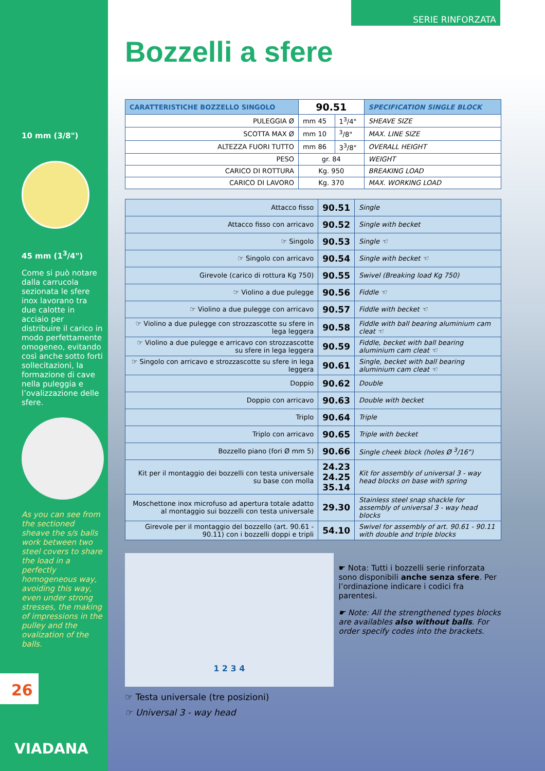10 mm (3/8")
45 mm (1<sup>3</sup>/4")
Come si può notare dalla carrucola sezionata le sfere inox lavorano tra due calotte in acciaio per distribuire il carico in modo perfettamente omogeneo, evitando così anche sotto forti sollecitazioni, la formazione di cave nella puleggia e l’ovalizzazione delle sfere.
As you can see from the sectioned sheave the s/s balls work between two steel covers to share the load in a perfectly homogeneous way, avoiding this way, even under strong stresses, the making of impressions in the pulley and the ovalization of the balls.
26
VIADANA
SERIE RINFORZATA
Bozzelli a sfere
| CARATTERISTICHE BOZZELLO SINGOLO | 90.51 | | SPECIFICATION SINGLE BLOCK |
| --- | --- | --- | --- |
| PULEGGIA Ø | mm 45 | 1<sup>3</sup>/4" | SHEAVE SIZE |
| SCOTTA MAX Ø | mm 10 | <sup>3</sup>/8" | MAX. LINE SIZE |
| ALTEZZA FUORI TUTTO | mm 86 | 3<sup>3</sup>/8" | OVERALL HEIGHT |
| PESO | gr. 84 | | WEIGHT |
| CARICO DI ROTTURA | Kg. 950 | | BREAKING LOAD |
| CARICO DI LAVORO | Kg. 370 | | MAX. WORKING LOAD |
| Attacco fisso | 90.51 | Single |
| Attacco fisso con arricavo | 90.52 | Single with becket |
| ☞ Singolo | 90.53 | Single ☜ |
| ☞ Singolo con arricavo | 90.54 | Single with becket ☜ |
| Girevole (carico di rottura Kg 750) | 90.55 | Swivel (Breaking load Kg 750) |
| ☞ Violino a due pulegge | 90.56 | Fiddle ☜ |
| ☞ Violino a due pulegge con arricavo | 90.57 | Fiddle with becket ☜ |
| ☞ Violino a due pulegge con strozzascotte su sfere in lega leggera | 90.58 | Fiddle with ball bearing aluminium cam cleat ☜ |
| ☞ Violino a due pulegge e arricavo con strozzascotte su sfere in lega leggera | 90.59 | Fiddle, becket with ball bearing aluminium cam cleat ☜ |
| ☞ Singolo con arricavo e strozzascotte su sfere in lega leggera | 90.61 | Single, becket with ball bearing aluminium cam cleat ☜ |
| Doppio | 90.62 | Double |
| Doppio con arricavo | 90.63 | Double with becket |
| Triplo | 90.64 | Triple |
| Triplo con arricavo | 90.65 | Triple with becket |
| Bozzello piano (fori Ø mm 5) | 90.66 | Single cheek block (holes Ø <sup>3</sup>/16") |
| Kit per il montaggio dei bozzelli con testa universale su base con molla | 24.23 24.25 35.14 | Kit for assembly of universal 3 - way head blocks on base with spring |
| Moschettone inox microfuso ad apertura totale adatto al montaggio sui bozzelli con testa universale | 29.30 | Stainless steel snap shackle for assembly of universal 3 - way head blocks |
| Girevole per il montaggio del bozzello (art. 90.61 - 90.11) con i bozzelli doppi e tripli | 54.10 | Swivel for assembly of art. 90.61 - 90.11 with double and triple blocks |
1 2 3 4
☛ Nota: Tutti i bozzelli serie rinforzata sono disponibili anche senza sfere. Per l’ordinazione indicare i codici fra parentesi.
☛ Note: All the strengthened types blocks are availables also without balls. For order specify codes into the brackets.
☞ Testa universale (tre posizioni)
☞ Universal 3 - way head